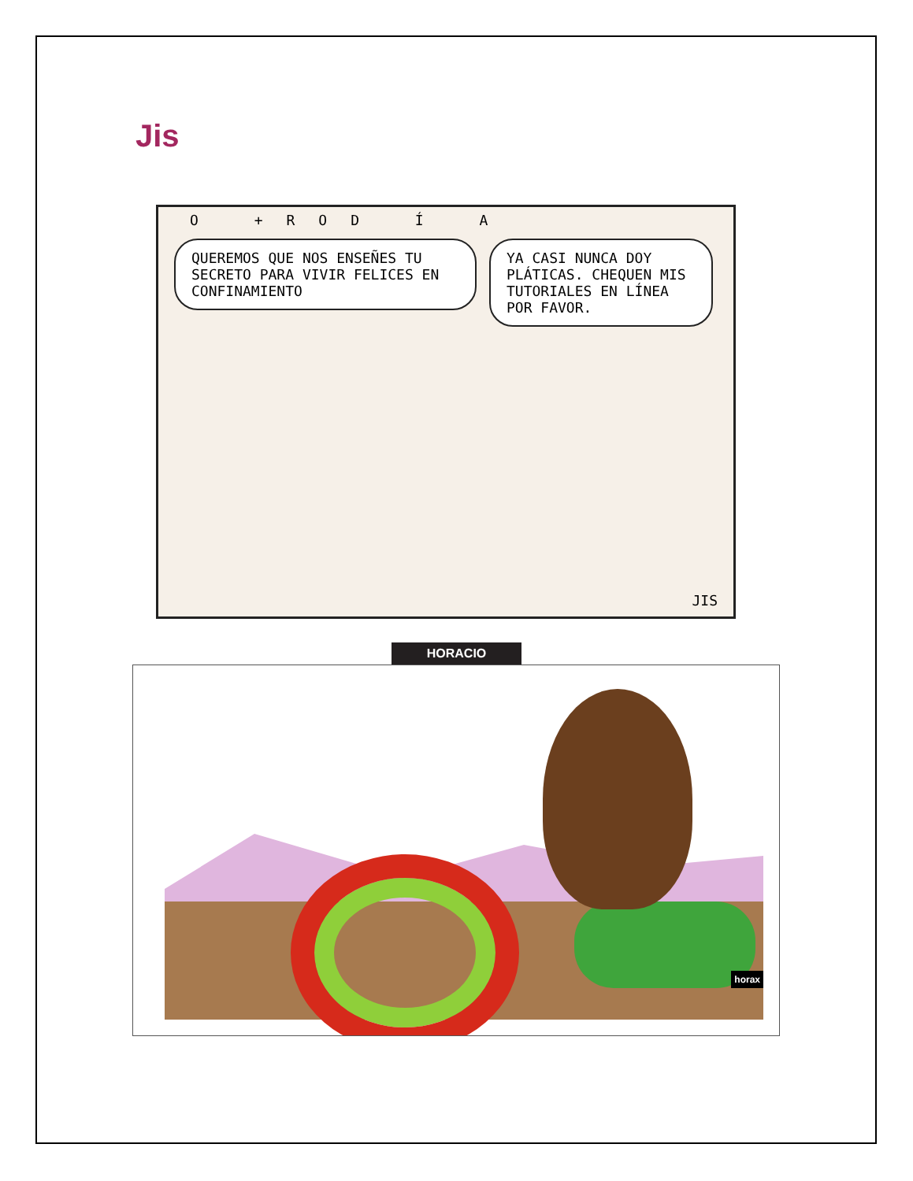Jis
O +ROD Í A
QUEREMOS QUE NOS ENSEÑES TU SECRETO PARA VIVIR FELICES EN CONFINAMIENTO
YA CASI NUNCA DOY PLÁTICAS. CHEQUEN MIS TUTORIALES EN LÍNEA POR FAVOR.
JIS
HORACIO
horax